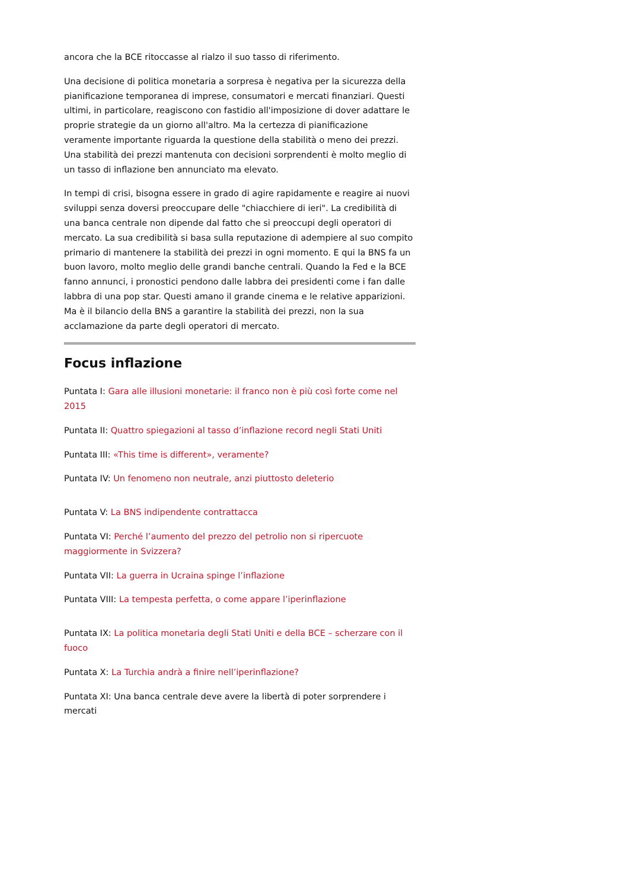ancora che la BCE ritoccasse al rialzo il suo tasso di riferimento.
Una decisione di politica monetaria a sorpresa è negativa per la sicurezza della pianificazione temporanea di imprese, consumatori e mercati finanziari. Questi ultimi, in particolare, reagiscono con fastidio all'imposizione di dover adattare le proprie strategie da un giorno all'altro. Ma la certezza di pianificazione veramente importante riguarda la questione della stabilità o meno dei prezzi. Una stabilità dei prezzi mantenuta con decisioni sorprendenti è molto meglio di un tasso di inflazione ben annunciato ma elevato.
In tempi di crisi, bisogna essere in grado di agire rapidamente e reagire ai nuovi sviluppi senza doversi preoccupare delle "chiacchiere di ieri". La credibilità di una banca centrale non dipende dal fatto che si preoccupi degli operatori di mercato. La sua credibilità si basa sulla reputazione di adempiere al suo compito primario di mantenere la stabilità dei prezzi in ogni momento. E qui la BNS fa un buon lavoro, molto meglio delle grandi banche centrali. Quando la Fed e la BCE fanno annunci, i pronostici pendono dalle labbra dei presidenti come i fan dalle labbra di una pop star. Questi amano il grande cinema e le relative apparizioni. Ma è il bilancio della BNS a garantire la stabilità dei prezzi, non la sua acclamazione da parte degli operatori di mercato.
Focus inflazione
Puntata I: Gara alle illusioni monetarie: il franco non è più così forte come nel 2015
Puntata II: Quattro spiegazioni al tasso d’inflazione record negli Stati Uniti
Puntata III: «This time is different», veramente?
Puntata IV: Un fenomeno non neutrale, anzi piuttosto deleterio
Puntata V: La BNS indipendente contrattacca
Puntata VI: Perché l’aumento del prezzo del petrolio non si ripercuote maggiormente in Svizzera?
Puntata VII: La guerra in Ucraina spinge l’inflazione
Puntata VIII: La tempesta perfetta, o come appare l’iperinflazione
Puntata IX: La politica monetaria degli Stati Uniti e della BCE – scherzare con il fuoco
Puntata X: La Turchia andrà a finire nell’iperinflazione?
Puntata XI: Una banca centrale deve avere la libertà di poter sorprendere i mercati